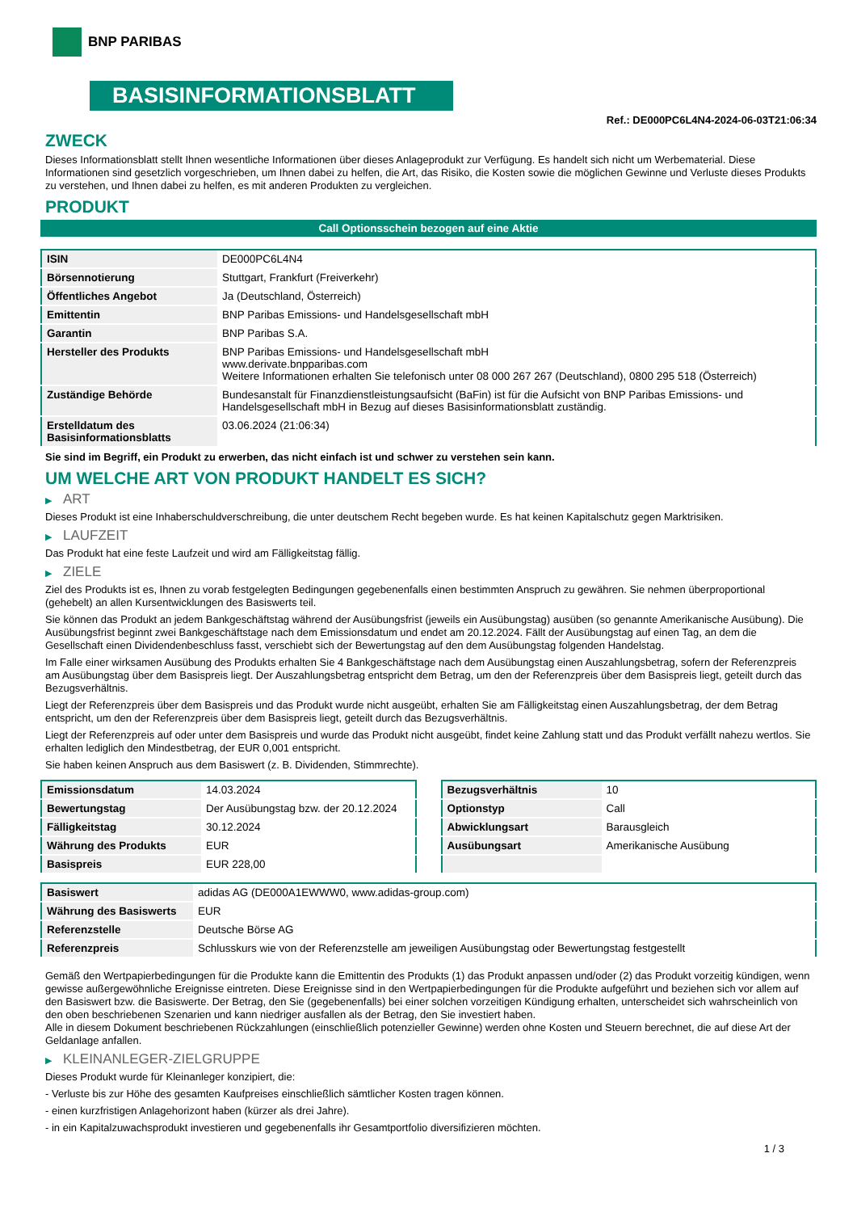BNP PARIBAS
BASISINFORMATIONSBLATT
Ref.: DE000PC6L4N4-2024-06-03T21:06:34
ZWECK
Dieses Informationsblatt stellt Ihnen wesentliche Informationen über dieses Anlageprodukt zur Verfügung. Es handelt sich nicht um Werbematerial. Diese Informationen sind gesetzlich vorgeschrieben, um Ihnen dabei zu helfen, die Art, das Risiko, die Kosten sowie die möglichen Gewinne und Verluste dieses Produkts zu verstehen, und Ihnen dabei zu helfen, es mit anderen Produkten zu vergleichen.
PRODUKT
Call Optionsschein bezogen auf eine Aktie
| ISIN | DE000PC6L4N4 |
| Börsennotierung | Stuttgart, Frankfurt (Freiverkehr) |
| Öffentliches Angebot | Ja (Deutschland, Österreich) |
| Emittentin | BNP Paribas Emissions- und Handelsgesellschaft mbH |
| Garantin | BNP Paribas S.A. |
| Hersteller des Produkts | BNP Paribas Emissions- und Handelsgesellschaft mbH www.derivate.bnpparibas.com Weitere Informationen erhalten Sie telefonisch unter 08 000 267 267 (Deutschland), 0800 295 518 (Österreich) |
| Zuständige Behörde | Bundesanstalt für Finanzdienstleistungsaufsicht (BaFin) ist für die Aufsicht von BNP Paribas Emissions- und Handelsgesellschaft mbH in Bezug auf dieses Basisinformationsblatt zuständig. |
| Erstelldatum des Basisinformationsblatts | 03.06.2024 (21:06:34) |
Sie sind im Begriff, ein Produkt zu erwerben, das nicht einfach ist und schwer zu verstehen sein kann.
UM WELCHE ART VON PRODUKT HANDELT ES SICH?
▶ ART
Dieses Produkt ist eine Inhaberschuldverschreibung, die unter deutschem Recht begeben wurde. Es hat keinen Kapitalschutz gegen Marktrisiken.
▶ LAUFZEIT
Das Produkt hat eine feste Laufzeit und wird am Fälligkeitstag fällig.
▶ ZIELE
Ziel des Produkts ist es, Ihnen zu vorab festgelegten Bedingungen gegebenenfalls einen bestimmten Anspruch zu gewähren. Sie nehmen überproportional (gehebelt) an allen Kursentwicklungen des Basiswerts teil.
Sie können das Produkt an jedem Bankgeschäftstag während der Ausübungsfrist (jeweils ein Ausübungstag) ausüben (so genannte Amerikanische Ausübung). Die Ausübungsfrist beginnt zwei Bankgeschäftstage nach dem Emissionsdatum und endet am 20.12.2024. Fällt der Ausübungstag auf einen Tag, an dem die Gesellschaft einen Dividendenbeschluss fasst, verschiebt sich der Bewertungstag auf den dem Ausübungstag folgenden Handelstag.
Im Falle einer wirksamen Ausübung des Produkts erhalten Sie 4 Bankgeschäftstage nach dem Ausübungstag einen Auszahlungsbetrag, sofern der Referenzpreis am Ausübungstag über dem Basispreis liegt. Der Auszahlungsbetrag entspricht dem Betrag, um den der Referenzpreis über dem Basispreis liegt, geteilt durch das Bezugsverhältnis.
Liegt der Referenzpreis über dem Basispreis und das Produkt wurde nicht ausgeübt, erhalten Sie am Fälligkeitstag einen Auszahlungsbetrag, der dem Betrag entspricht, um den der Referenzpreis über dem Basispreis liegt, geteilt durch das Bezugsverhältnis.
Liegt der Referenzpreis auf oder unter dem Basispreis und wurde das Produkt nicht ausgeübt, findet keine Zahlung statt und das Produkt verfällt nahezu wertlos. Sie erhalten lediglich den Mindestbetrag, der EUR 0,001 entspricht.
Sie haben keinen Anspruch aus dem Basiswert (z. B. Dividenden, Stimmrechte).
| Emissionsdatum | 14.03.2024 |
| Bewertungstag | Der Ausübungstag bzw. der 20.12.2024 |
| Fälligkeitstag | 30.12.2024 |
| Währung des Produkts | EUR |
| Basispreis | EUR 228,00 |
| Bezugsverhältnis | 10 |
| Optionstyp | Call |
| Abwicklungsart | Barausgleich |
| Ausübungsart | Amerikanische Ausübung |
| Basiswert | adidas AG (DE000A1EWWW0, www.adidas-group.com) |
| Währung des Basiswerts | EUR |
| Referenzstelle | Deutsche Börse AG |
| Referenzpreis | Schlusskurs wie von der Referenzstelle am jeweiligen Ausübungstag oder Bewertungstag festgestellt |
Gemäß den Wertpapierbedingungen für die Produkte kann die Emittentin des Produkts (1) das Produkt anpassen und/oder (2) das Produkt vorzeitig kündigen, wenn gewisse außergewöhnliche Ereignisse eintreten. Diese Ereignisse sind in den Wertpapierbedingungen für die Produkte aufgeführt und beziehen sich vor allem auf den Basiswert bzw. die Basiswerte. Der Betrag, den Sie (gegebenenfalls) bei einer solchen vorzeitigen Kündigung erhalten, unterscheidet sich wahrscheinlich von den oben beschriebenen Szenarien und kann niedriger ausfallen als der Betrag, den Sie investiert haben.
Alle in diesem Dokument beschriebenen Rückzahlungen (einschließlich potenzieller Gewinne) werden ohne Kosten und Steuern berechnet, die auf diese Art der Geldanlage anfallen.
▶ KLEINANLEGER-ZIELGRUPPE
Dieses Produkt wurde für Kleinanleger konzipiert, die:
- Verluste bis zur Höhe des gesamten Kaufpreises einschließlich sämtlicher Kosten tragen können.
- einen kurzfristigen Anlagehorizont haben (kürzer als drei Jahre).
- in ein Kapitalzuwachsprodukt investieren und gegebenenfalls ihr Gesamtportfolio diversifizieren möchten.
1 / 3